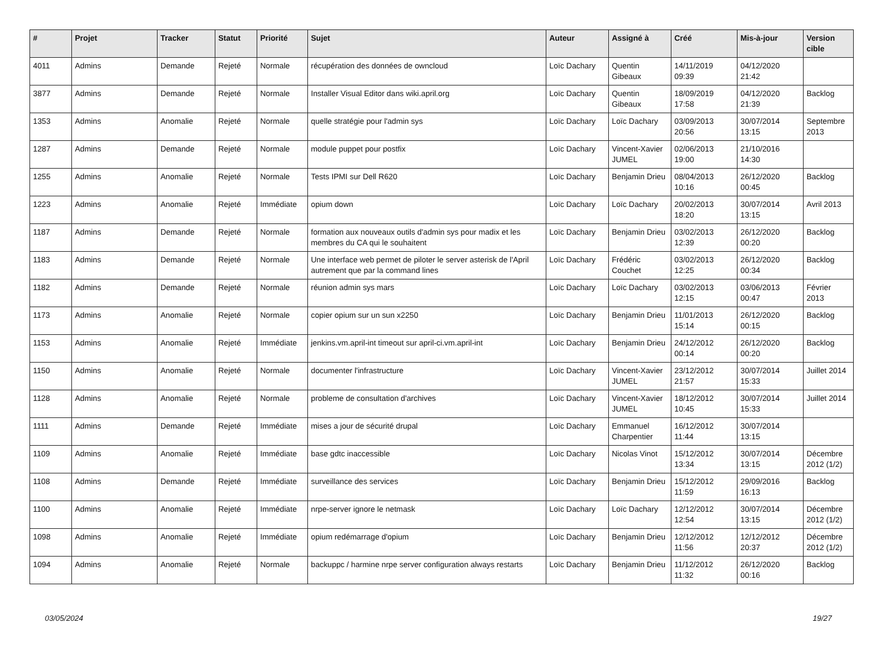| # | Projet | Tracker | Statut | Priorité | Sujet | Auteur | Assigné à | Créé | Mis-à-jour | Version cible |
| --- | --- | --- | --- | --- | --- | --- | --- | --- | --- | --- |
| 4011 | Admins | Demande | Rejeté | Normale | récupération des données de owncloud | Loïc Dachary | Quentin Gibeaux | 14/11/2019 09:39 | 04/12/2020 21:42 | |
| 3877 | Admins | Demande | Rejeté | Normale | Installer Visual Editor dans wiki.april.org | Loïc Dachary | Quentin Gibeaux | 18/09/2019 17:58 | 04/12/2020 21:39 | Backlog |
| 1353 | Admins | Anomalie | Rejeté | Normale | quelle stratégie pour l'admin sys | Loïc Dachary | Loïc Dachary | 03/09/2013 20:56 | 30/07/2014 13:15 | Septembre 2013 |
| 1287 | Admins | Demande | Rejeté | Normale | module puppet pour postfix | Loïc Dachary | Vincent-Xavier JUMEL | 02/06/2013 19:00 | 21/10/2016 14:30 | |
| 1255 | Admins | Anomalie | Rejeté | Normale | Tests IPMI sur Dell R620 | Loïc Dachary | Benjamin Drieu | 08/04/2013 10:16 | 26/12/2020 00:45 | Backlog |
| 1223 | Admins | Anomalie | Rejeté | Immédiate | opium down | Loïc Dachary | Loïc Dachary | 20/02/2013 18:20 | 30/07/2014 13:15 | Avril 2013 |
| 1187 | Admins | Demande | Rejeté | Normale | formation aux nouveaux outils d'admin sys pour madix et les membres du CA qui le souhaitent | Loïc Dachary | Benjamin Drieu | 03/02/2013 12:39 | 26/12/2020 00:20 | Backlog |
| 1183 | Admins | Demande | Rejeté | Normale | Une interface web permet de piloter le server asterisk de l'April autrement que par la command lines | Loïc Dachary | Frédéric Couchet | 03/02/2013 12:25 | 26/12/2020 00:34 | Backlog |
| 1182 | Admins | Demande | Rejeté | Normale | réunion admin sys mars | Loïc Dachary | Loïc Dachary | 03/02/2013 12:15 | 03/06/2013 00:47 | Février 2013 |
| 1173 | Admins | Anomalie | Rejeté | Normale | copier opium sur un sun x2250 | Loïc Dachary | Benjamin Drieu | 11/01/2013 15:14 | 26/12/2020 00:15 | Backlog |
| 1153 | Admins | Anomalie | Rejeté | Immédiate | jenkins.vm.april-int timeout sur april-ci.vm.april-int | Loïc Dachary | Benjamin Drieu | 24/12/2012 00:14 | 26/12/2020 00:20 | Backlog |
| 1150 | Admins | Anomalie | Rejeté | Normale | documenter l'infrastructure | Loïc Dachary | Vincent-Xavier JUMEL | 23/12/2012 21:57 | 30/07/2014 15:33 | Juillet 2014 |
| 1128 | Admins | Anomalie | Rejeté | Normale | probleme de consultation d'archives | Loïc Dachary | Vincent-Xavier JUMEL | 18/12/2012 10:45 | 30/07/2014 15:33 | Juillet 2014 |
| 1111 | Admins | Demande | Rejeté | Immédiate | mises a jour de sécurité drupal | Loïc Dachary | Emmanuel Charpentier | 16/12/2012 11:44 | 30/07/2014 13:15 | |
| 1109 | Admins | Anomalie | Rejeté | Immédiate | base gdtc inaccessible | Loïc Dachary | Nicolas Vinot | 15/12/2012 13:34 | 30/07/2014 13:15 | Décembre 2012 (1/2) |
| 1108 | Admins | Demande | Rejeté | Immédiate | surveillance des services | Loïc Dachary | Benjamin Drieu | 15/12/2012 11:59 | 29/09/2016 16:13 | Backlog |
| 1100 | Admins | Anomalie | Rejeté | Immédiate | nrpe-server ignore le netmask | Loïc Dachary | Loïc Dachary | 12/12/2012 12:54 | 30/07/2014 13:15 | Décembre 2012 (1/2) |
| 1098 | Admins | Anomalie | Rejeté | Immédiate | opium redémarrage d'opium | Loïc Dachary | Benjamin Drieu | 12/12/2012 11:56 | 12/12/2012 20:37 | Décembre 2012 (1/2) |
| 1094 | Admins | Anomalie | Rejeté | Normale | backuppc / harmine nrpe server configuration always restarts | Loïc Dachary | Benjamin Drieu | 11/12/2012 11:32 | 26/12/2020 00:16 | Backlog |
03/05/2024 19/27